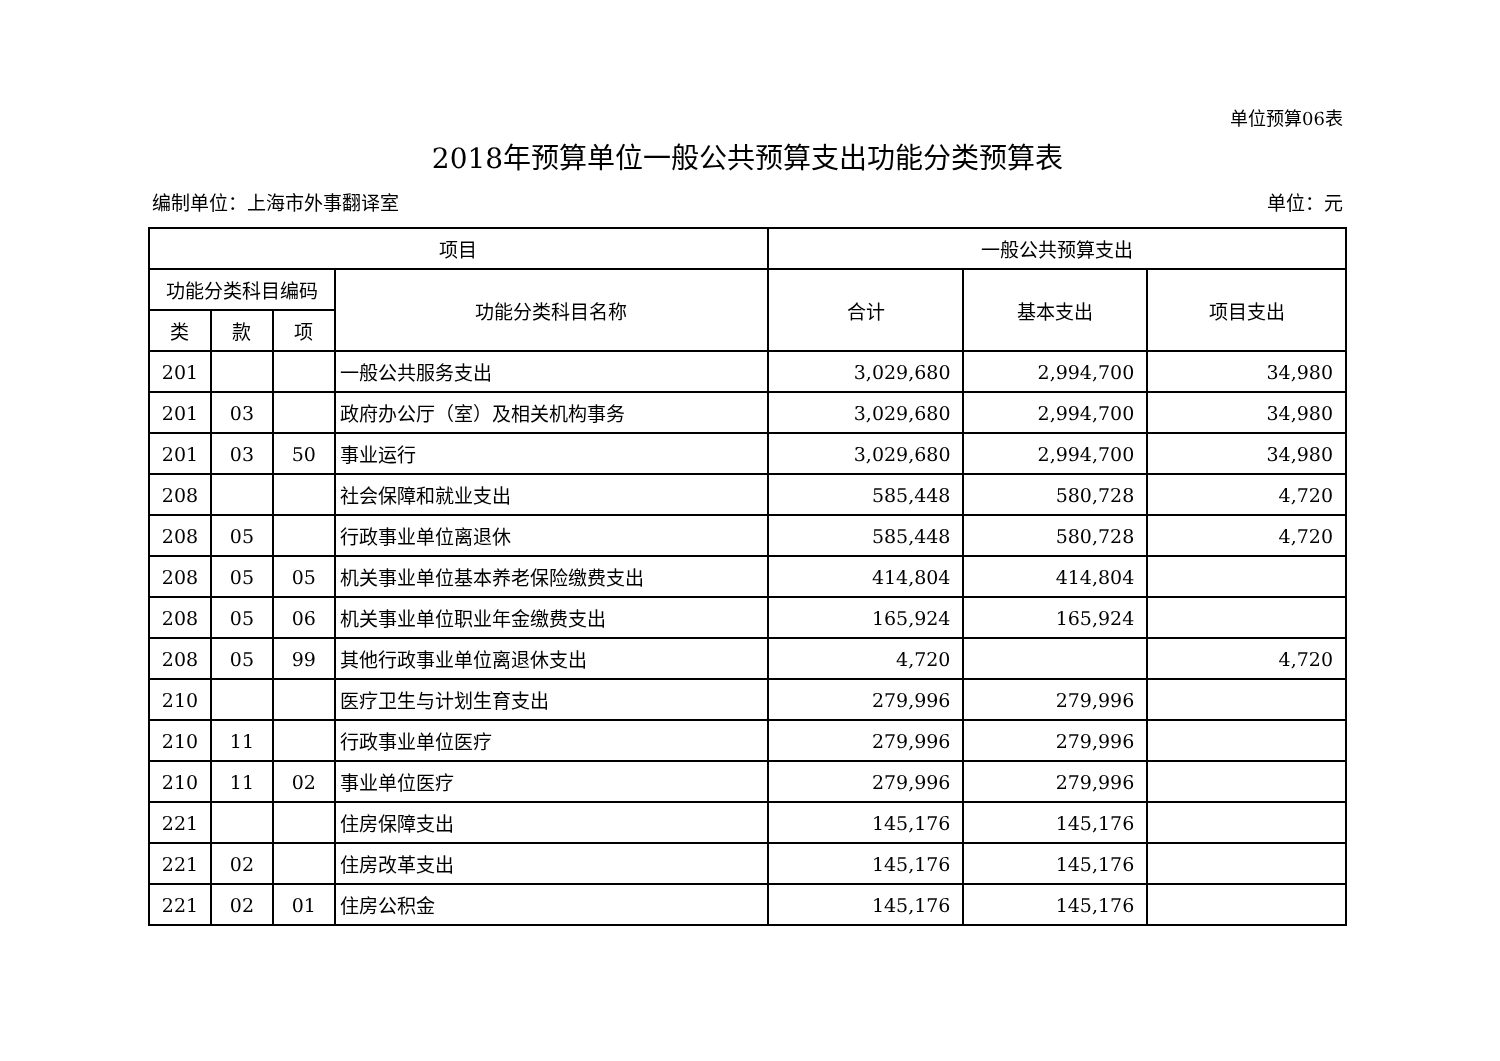单位预算06表
2018年预算单位一般公共预算支出功能分类预算表
编制单位：上海市外事翻译室 单位：元
| 项目 | | | | 一般公共预算支出 | | |
| --- | --- | --- | --- | --- | --- | --- |
| 功能分类科目编码 | | | 功能分类科目名称 | 合计 | 基本支出 | 项目支出 |
| 类 | 款 | 项 | | | | |
| 201 | | | 一般公共服务支出 | 3,029,680 | 2,994,700 | 34,980 |
| 201 | 03 | | 政府办公厅（室）及相关机构事务 | 3,029,680 | 2,994,700 | 34,980 |
| 201 | 03 | 50 | 事业运行 | 3,029,680 | 2,994,700 | 34,980 |
| 208 | | | 社会保障和就业支出 | 585,448 | 580,728 | 4,720 |
| 208 | 05 | | 行政事业单位离退休 | 585,448 | 580,728 | 4,720 |
| 208 | 05 | 05 | 机关事业单位基本养老保险缴费支出 | 414,804 | 414,804 | |
| 208 | 05 | 06 | 机关事业单位职业年金缴费支出 | 165,924 | 165,924 | |
| 208 | 05 | 99 | 其他行政事业单位离退休支出 | 4,720 | | 4,720 |
| 210 | | | 医疗卫生与计划生育支出 | 279,996 | 279,996 | |
| 210 | 11 | | 行政事业单位医疗 | 279,996 | 279,996 | |
| 210 | 11 | 02 | 事业单位医疗 | 279,996 | 279,996 | |
| 221 | | | 住房保障支出 | 145,176 | 145,176 | |
| 221 | 02 | | 住房改革支出 | 145,176 | 145,176 | |
| 221 | 02 | 01 | 住房公积金 | 145,176 | 145,176 | |